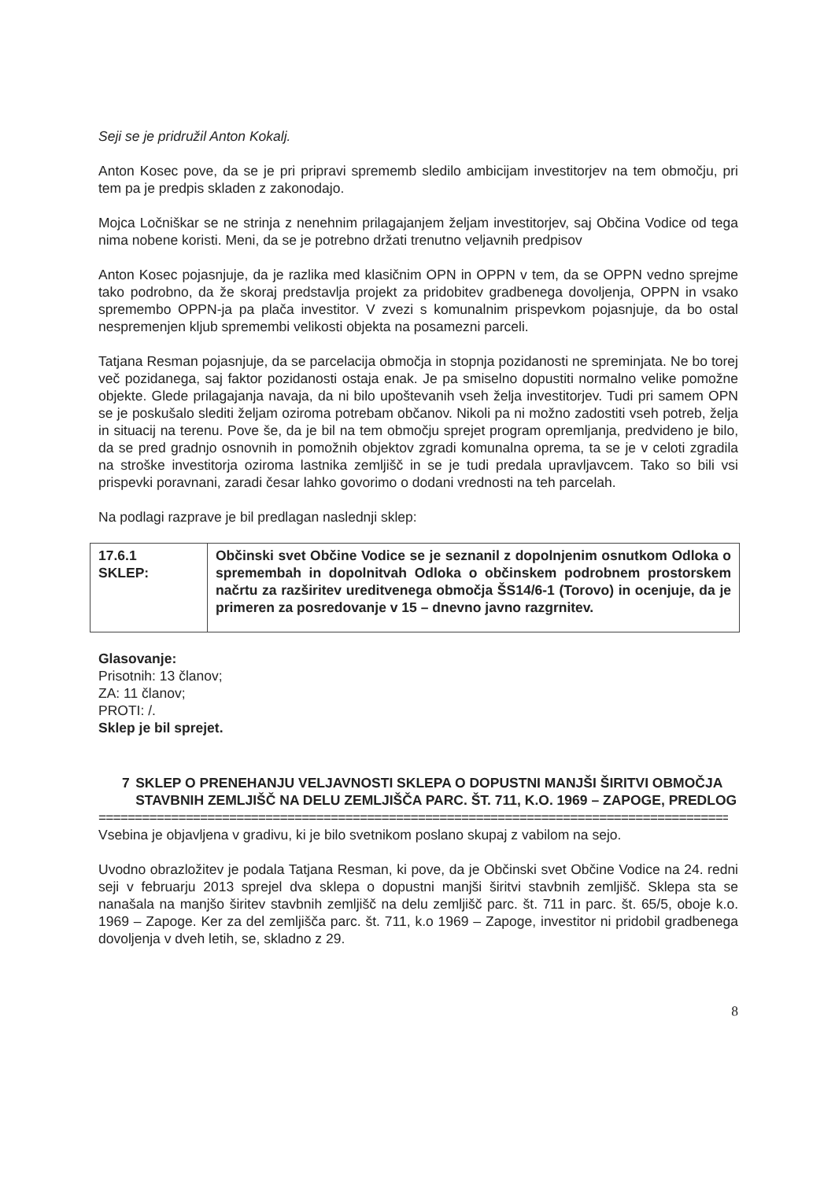Seji se je pridružil Anton Kokalj.
Anton Kosec pove, da se je pri pripravi sprememb sledilo ambicijam investitorjev na tem območju, pri tem pa je predpis skladen z zakonodajo.
Mojca Ločniškar se ne strinja z nenehnim prilagajanjem željam investitorjev, saj Občina Vodice od tega nima nobene koristi. Meni, da se je potrebno držati trenutno veljavnih predpisov
Anton Kosec pojasnjuje, da je razlika med klasičnim OPN in OPPN v tem, da se OPPN vedno sprejme tako podrobno, da že skoraj predstavlja projekt za pridobitev gradbenega dovoljenja, OPPN in vsako spremembo OPPN-ja pa plača investitor. V zvezi s komunalnim prispevkom pojasnjuje, da bo ostal nespremenjen kljub spremembi velikosti objekta na posamezni parceli.
Tatjana Resman pojasnjuje, da se parcelacija območja in stopnja pozidanosti ne spreminjata. Ne bo torej več pozidanega, saj faktor pozidanosti ostaja enak. Je pa smiselno dopustiti normalno velike pomožne objekte. Glede prilagajanja navaja, da ni bilo upoštevanih vseh želja investitorjev. Tudi pri samem OPN se je poskušalo slediti željam oziroma potrebam občanov. Nikoli pa ni možno zadostiti vseh potreb, želja in situacij na terenu. Pove še, da je bil na tem območju sprejet program opremljanja, predvideno je bilo, da se pred gradnjo osnovnih in pomožnih objektov zgradi komunalna oprema, ta se je v celoti zgradila na stroške investitorja oziroma lastnika zemljišč in se je tudi predala upravljavcem. Tako so bili vsi prispevki poravnani, zaradi česar lahko govorimo o dodani vrednosti na teh parcelah.
Na podlagi razprave je bil predlagan naslednji sklep:
| 17.6.1 SKLEP: | Občinski svet Občine Vodice se je seznanil z dopolnjenim osnutkom Odloka o spremembah in dopolnitvah Odloka o občinskem podrobnem prostorskem načrtu za razširitev ureditvenega območja ŠS14/6-1 (Torovo) in ocenjuje, da je primeren za posredovanje v 15 – dnevno javno razgrnitev. |
Glasovanje:
Prisotnih: 13 članov;
ZA: 11 članov;
PROTI: /.
Sklep je bil sprejet.
7 SKLEP O PRENEHANJU VELJAVNOSTI SKLEPA O DOPUSTNI MANJŠI ŠIRITVI OBMOČJA STAVBNIH ZEMLJIŠČ NA DELU ZEMLJIŠČA PARC. ŠT. 711, K.O. 1969 – ZAPOGE, PREDLOG
=========================================================================================
Vsebina je objavljena v gradivu, ki je bilo svetnikom poslano skupaj z vabilom na sejo.
Uvodno obrazložitev je podala Tatjana Resman, ki pove, da je Občinski svet Občine Vodice na 24. redni seji v februarju 2013 sprejel dva sklepa o dopustni manjši širitvi stavbnih zemljišč. Sklepa sta se nanašala na manjšo širitev stavbnih zemljišč na delu zemljišč parc. št. 711 in parc. št. 65/5, oboje k.o. 1969 – Zapoge. Ker za del zemljišča parc. št. 711, k.o 1969 – Zapoge, investitor ni pridobil gradbenega dovoljenja v dveh letih, se, skladno z 29.
8